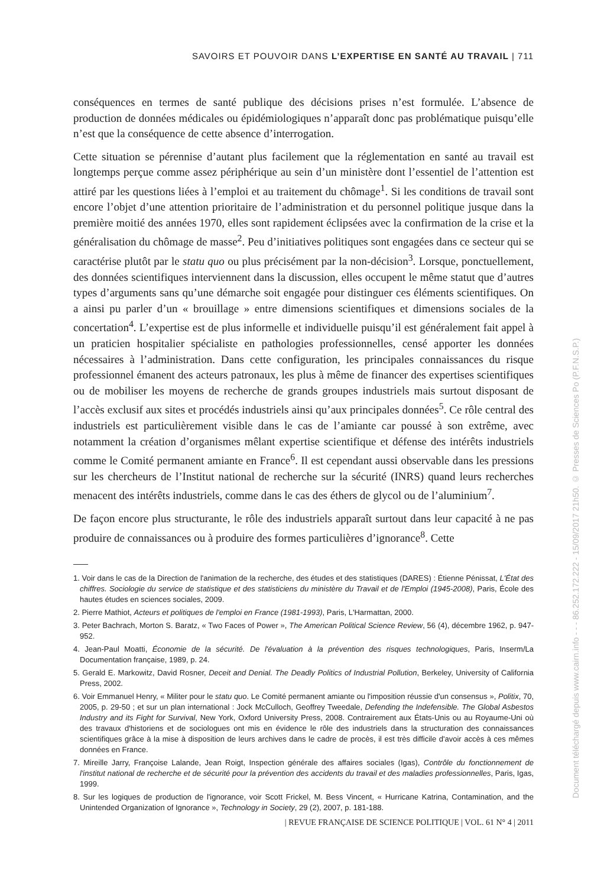SAVOIRS ET POUVOIR DANS L’EXPERTISE EN SANTÉ AU TRAVAIL | 711
conséquences en termes de santé publique des décisions prises n’est formulée. L’absence de production de données médicales ou épidémiologiques n’apparaît donc pas problématique puisqu’elle n’est que la conséquence de cette absence d’interrogation.
Cette situation se pérennise d’autant plus facilement que la réglementation en santé au travail est longtemps perçue comme assez périphérique au sein d’un ministère dont l’essentiel de l’attention est attiré par les questions liées à l’emploi et au traitement du chômage<sup>1</sup>. Si les conditions de travail sont encore l’objet d’une attention prioritaire de l’administration et du personnel politique jusque dans la première moitié des années 1970, elles sont rapidement éclipsées avec la confirmation de la crise et la généralisation du chômage de masse<sup>2</sup>. Peu d’initiatives politiques sont engagées dans ce secteur qui se caractérise plutôt par le statu quo ou plus précisément par la non-décision<sup>3</sup>. Lorsque, ponctuellement, des données scientifiques interviennent dans la discussion, elles occupent le même statut que d’autres types d’arguments sans qu’une démarche soit engagée pour distinguer ces éléments scientifiques. On a ainsi pu parler d’un « brouillage » entre dimensions scientifiques et dimensions sociales de la concertation<sup>4</sup>. L’expertise est de plus informelle et individuelle puisqu’il est généralement fait appel à un praticien hospitalier spécialiste en pathologies professionnelles, censé apporter les données nécessaires à l’administration. Dans cette configuration, les principales connaissances du risque professionnel émanent des acteurs patronaux, les plus à même de financer des expertises scientifiques ou de mobiliser les moyens de recherche de grands groupes industriels mais surtout disposant de l’accès exclusif aux sites et procédés industriels ainsi qu’aux principales données<sup>5</sup>. Ce rôle central des industriels est particulièrement visible dans le cas de l’amiante car poussé à son extrême, avec notamment la création d’organismes mêlant expertise scientifique et défense des intérêts industriels comme le Comité permanent amiante en France<sup>6</sup>. Il est cependant aussi observable dans les pressions sur les chercheurs de l’Institut national de recherche sur la sécurité (INRS) quand leurs recherches menacent des intérêts industriels, comme dans le cas des éthers de glycol ou de l’aluminium<sup>7</sup>.
De façon encore plus structurante, le rôle des industriels apparaît surtout dans leur capacité à ne pas produire de connaissances ou à produire des formes particulières d’ignorance<sup>8</sup>. Cette
1. Voir dans le cas de la Direction de l'animation de la recherche, des études et des statistiques (DARES) : Étienne Pénissat, L'État des chiffres. Sociologie du service de statistique et des statisticiens du ministère du Travail et de l'Emploi (1945-2008), Paris, École des hautes études en sciences sociales, 2009.
2. Pierre Mathiot, Acteurs et politiques de l'emploi en France (1981-1993), Paris, L'Harmattan, 2000.
3. Peter Bachrach, Morton S. Baratz, « Two Faces of Power », The American Political Science Review, 56 (4), décembre 1962, p. 947-952.
4. Jean-Paul Moatti, Économie de la sécurité. De l'évaluation à la prévention des risques technologiques, Paris, Inserm/La Documentation française, 1989, p. 24.
5. Gerald E. Markowitz, David Rosner, Deceit and Denial. The Deadly Politics of Industrial Pollution, Berkeley, University of California Press, 2002.
6. Voir Emmanuel Henry, « Militer pour le statu quo. Le Comité permanent amiante ou l'imposition réussie d'un consensus », Politix, 70, 2005, p. 29-50 ; et sur un plan international : Jock McCulloch, Geoffrey Tweedale, Defending the Indefensible. The Global Asbestos Industry and its Fight for Survival, New York, Oxford University Press, 2008. Contrairement aux États-Unis ou au Royaume-Uni où des travaux d'historiens et de sociologues ont mis en évidence le rôle des industriels dans la structuration des connaissances scientifiques grâce à la mise à disposition de leurs archives dans le cadre de procès, il est très difficile d'avoir accès à ces mêmes données en France.
7. Mireille Jarry, Françoise Lalande, Jean Roigt, Inspection générale des affaires sociales (Igas), Contrôle du fonctionnement de l'institut national de recherche et de sécurité pour la prévention des accidents du travail et des maladies professionnelles, Paris, Igas, 1999.
8. Sur les logiques de production de l'ignorance, voir Scott Frickel, M. Bess Vincent, « Hurricane Katrina, Contamination, and the Unintended Organization of Ignorance », Technology in Society, 29 (2), 2007, p. 181-188.
| REVUE FRANÇAISE DE SCIENCE POLITIQUE | VOL. 61 N° 4 | 2011
Document téléchargé depuis www.cairn.info - - - 86.252.172.222 - 15/09/2017 21h50. © Presses de Sciences Po (P.F.N.S.P.)